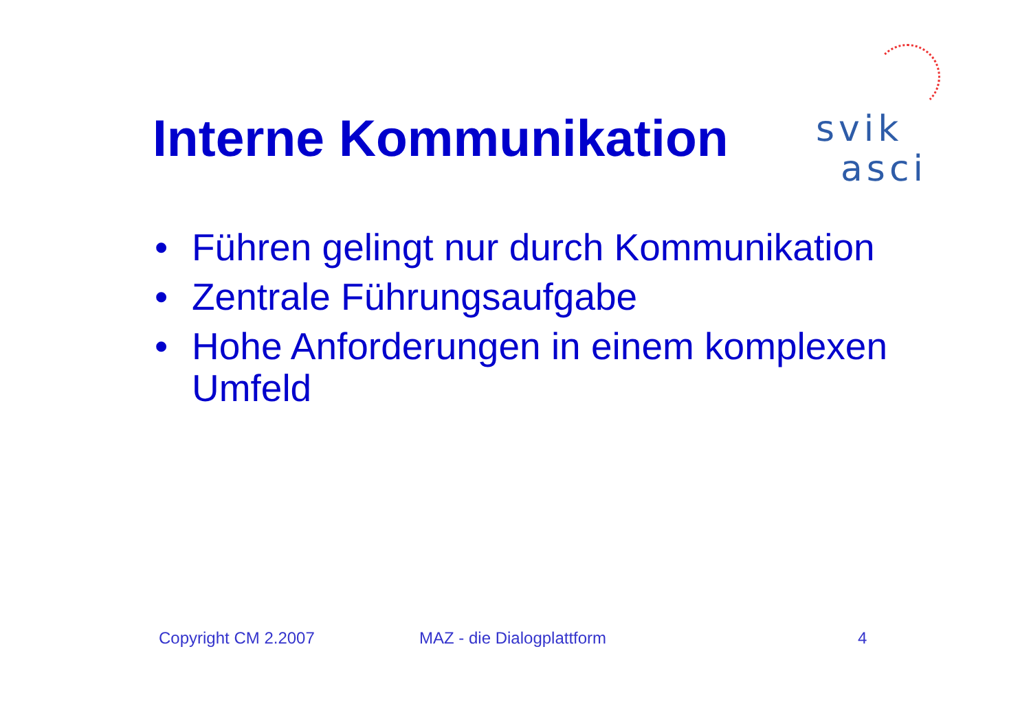svik
asci
Interne Kommunikation
• Führen gelingt nur durch Kommunikation
• Zentrale Führungsaufgabe
• Hohe Anforderungen in einem komplexen Umfeld
Copyright CM 2.2007 MAZ - die Dialogplattform 4